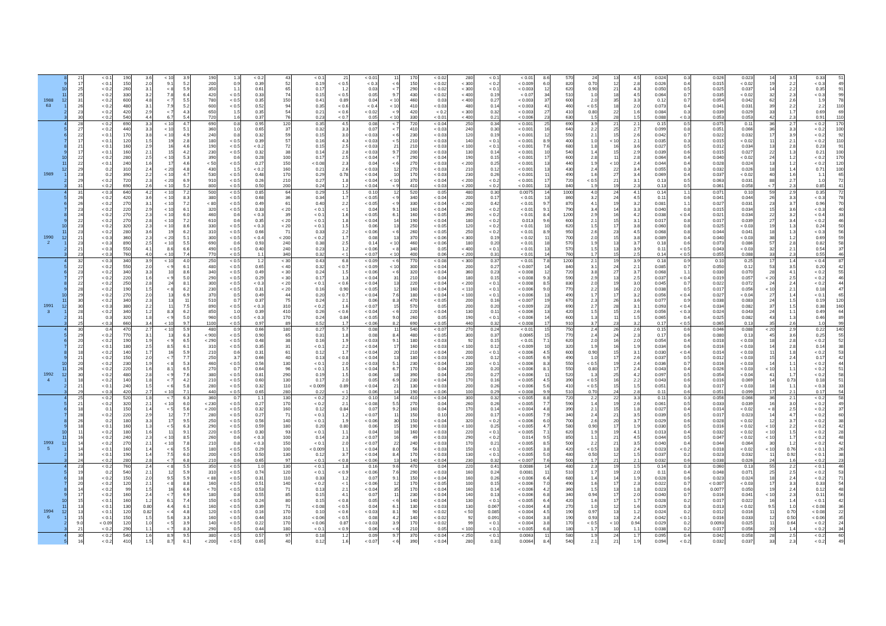| 1988 63 | 8 | 21 | < 0.1 | 190 | 3.6 | < 10 | 3.9 | 190 | 1.3 | < 0.2 | 43 | < 0.1 | 21 | < 0.01 | 11 | 170 | < 0.02 | 280 | < 0.1 | < 0.01 | 8.6 | 570 | 24 | 13 | 4.5 | 0.024 | 0.3 | 0.026 | 0.023 | 14 | 3.5 | 0.33 | 51 |
| | 9 | 17 | < 0.1 | 150 | 2.0 | 9.1 | 5.2 | 200 | 0.9 | 0.39 | 52 | 0.19 | < 0.5 | < 0.3 | < 6 | 150 | < 0.02 | < 300 | < 0.2 | < 0.009 | 6.0 | 820 | 0.70 | 12 | 2.8 | 0.026 | 0.4 | 0.015 | < 0.02 | 19 | 2.2 | < 0.3 | 49 |
| | 10 | 25 | < 0.2 | 260 | 3.1 | < 8 | 5.9 | 350 | 1.1 | 0.61 | 65 | 0.17 | 1.2 | 0.03 | < 7 | 290 | < 0.02 | < 300 | < 0.1 | < 0.003 | 12 | 620 | 0.90 | 21 | 4.3 | 0.050 | 0.5 | 0.025 | 0.037 | 14 | 2.2 | 0.35 | 91 |
| | 11 | 25 | < 0.2 | 330 | 3.2 | 7.8 | 6.4 | 420 | < 0.5 | 0.33 | 74 | 0.15 | < 0.5 | 0.05 | 9.7 | 430 | < 0.02 | < 400 | 0.19 | < 0.07 | 34 | 510 | 1.0 | 18 | 4.5 | 0.064 | 0.7 | 0.035 | < 0.02 | 32 | 2.3 | < 0.3 | 99 |
| | 12 | 31 | < 0.2 | 600 | 4.8 | < 7 | 5.5 | 780 | < 0.5 | 0.35 | 150 | 0.41 | 0.89 | 0.04 | < 10 | 460 | 0.03 | < 400 | 0.27 | < 0.003 | 37 | 600 | 2.0 | 35 | 3.3 | 0.12 | 0.7 | 0.054 | 0.042 | 62 | 2.6 | 1.9 | 78 |
| | 1 | 26 | < 0.2 | 480 | 3.1 | 7.9 | 5.2 | 600 | < 0.5 | 0.52 | 94 | 0.35 | < 0.6 | < 0.4 | < 10 | 410 | < 0.03 | 480 | 0.14 | < 0.003 | 41 | 460 | < 0.5 | 18 | 2.0 | 0.073 | 0.4 | 0.041 | 0.031 | 39 | 2.2 | 2.2 | 110 |
| | 2 | 23 | < 0.2 | 420 | 2.9 | < 7 | 4.3 | 650 | 1.5 | 0.35 | 54 | 0.21 | < 0.6 | < 0.02 | < 9 | 420 | < 0.2 | < 300 | 0.32 | < 0.003 | 27 | 410 | 0.80 | 22 | 1.6 | 0.084 | 0.3 | 0.039 | 0.029 | 33 | 1.7 | 0.69 | 69 |
| | 3 | 30 | < 0.2 | 540 | 4.4 | 6.7 | 5.4 | 720 | 1.6 | 0.37 | 76 | 0.23 | < 0.7 | 0.05 | < 10 | 330 | < 0.01 | < 400 | 0.21 | < 0.006 | 23 | 630 | 1.5 | 28 | 1.5 | 0.088 | < 0.3 | 0.053 | 0.053 | 42 | 2.3 | 0.91 | 110 |
| 1989 | 4 | 28 | < 0.2 | 690 | 3.3 | < 10 | 4.7 | 690 | 0.8 | 0.95 | 120 | 0.35 | 4.5 | 0.08 | < 7 | 720 | < 0.04 | 250 | 0.34 | < 0.001 | 25 | 690 | 3.9 | 21 | 2.1 | 0.15 | 0.5 | 0.075 | 0.11 | 36 | 2.7 | < 0.2 | 170 |
| | 5 | 27 | < 0.2 | 440 | 3.3 | < 10 | 5.1 | 360 | 1.0 | 0.65 | 37 | 0.32 | 3.3 | 0.07 | < 7 | 410 | < 0.03 | 240 | 0.30 | < 0.001 | 16 | 640 | 2.2 | 25 | 2.7 | 0.099 | 0.8 | 0.051 | 0.066 | 36 | 3.3 | < 0.2 | 100 |
| | 6 | 22 | < 0.1 | 170 | 3.8 | < 10 | 4.9 | 240 | 0.8 | 0.32 | 59 | 0.15 | 3.0 | < 0.03 | < 6 | 230 | < 0.03 | 120 | 0.19 | < 0.001 | 12 | 550 | 2.1 | 15 | 2.6 | 0.042 | 0.7 | 0.022 | 0.032 | 17 | 3.9 | < 0.2 | 92 |
| | 7 | 17 | < 0.1 | 120 | 1.5 | 19 | 2.8 | 180 | < 0.5 | 0.39 | 57 | 0.16 | 4.3 | < 0.03 | < 5 | 210 | < 0.03 | 140 | < 0.1 | < 0.001 | 8.9 | 400 | 1.0 | < 10 | 2.1 | 0.035 | 0.3 | 0.015 | < 0.02 | 11 | 2.1 | < 0.2 | 110 |
| | 8 | 21 | < 0.1 | 160 | 2.9 | 16 | 4.6 | 190 | < 0.5 | < 0.2 | 72 | 0.15 | 2.5 | < 0.03 | 21 | 210 | < 0.03 | < 100 | < 0.1 | < 0.001 | 7.6 | 680 | 1.8 | 16 | 3.6 | 0.027 | 0.5 | 0.012 | 0.034 | 13 | 2.8 | 0.23 | 91 |
| | 9 | 17 | < 0.1 | 160 | 2.1 | 15 | 4.2 | 230 | < 0.5 | 0.32 | 38 | 0.14 | 2.8 | < 0.03 | 9.7 | 200 | < 0.03 | 130 | 0.14 | < 0.001 | 10 | 540 | 1.4 | 15 | 2.9 | 0.039 | 0.6 | 0.015 | 0.027 | 22 | 1.3 | 0.21 | 100 |
| | 10 | 22 | < 0.2 | 280 | 2.5 | < 10 | 5.3 | 390 | 0.6 | 0.28 | 100 | 0.17 | 2.5 | < 0.04 | < 7 | 290 | < 0.04 | 190 | 0.15 | < 0.001 | 17 | 600 | 2.8 | 11 | 2.8 | 0.064 | 0.4 | 0.040 | < 0.02 | 24 | 1.2 | < 0.2 | 170 |
| | 11 | 22 | < 0.1 | 240 | 1.6 | 17 | 4.6 | < 50 | < 0.5 | 0.27 | 150 | < 0.08 | 2.3 | 0.04 | < 6 | 270 | < 0.03 | < 200 | 0.25 | < 0.001 | 13 | 440 | 1.9 | < 10 | 2.4 | 0.044 | 0.4 | 0.028 | 0.024 | 13 | 1.2 | < 0.2 | 120 |
| | 12 | 29 | 0.2 | 310 | 2.4 | < 20 | 4.8 | 430 | 1.5 | < 0.2 | 160 | 0.21 | 2.6 | < 0.03 | 12 | 270 | < 0.03 | 210 | 0.12 | < 0.001 | 13 | 430 | 2.4 | 22 | 3.4 | 0.055 | 0.3 | 0.032 | 0.026 | 18 | 1.4 | 0.71 | 100 |
| | 1 | 23 | 0.2 | 390 | 2.2 | < 10 | 4.7 | 530 | < 0.5 | 0.48 | 170 | 0.29 | 0.78 | < 0.04 | 10 | 170 | < 0.03 | 230 | 0.26 | < 0.001 | 11 | 490 | 1.6 | 27 | 3.4 | 0.069 | 0.4 | 0.037 | < 0.02 | 40 | 1.6 | 1.1 | 65 |
| | 2 | 29 | < 0.2 | 720 | 2.3 | < 20 | 6.9 | 910 | < 0.5 | 0.26 | 210 | 0.27 | 1.8 | < 0.04 | < 10 | 370 | < 0.04 | < 200 | < 0.2 | < 0.001 | 17 | 720 | < 0.5 | 21 | 3.1 | 0.13 | 0.5 | 0.063 | 0.031 | 88 | 2.7 | 1.0 | 72 |
| | 3 | 31 | < 0.2 | 690 | 2.6 | < 10 | 5.2 | 800 | < 0.5 | 0.50 | 200 | 0.24 | 1.2 | < 0.04 | < 9 | 410 | < 0.03 | < 200 | < 0.2 | < 0.001 | 13 | 840 | 1.9 | 19 | 2.3 | 0.13 | 0.5 | 0.061 | 0.058 | < 7 | 2.3 | 0.85 | 41 |
| 1990 2 | 4 | 31 | < 0.3 | 640 | 4.2 | < 10 | 7.2 | 500 | < 0.5 | 0.85 | 64 | 0.29 | 1.5 | 0.10 | 12 | 520 | 0.05 | 480 | 0.30 | 0.0075 | 14 | 1000 | 4.0 | 24 | 4.1 | 0.14 | 1.1 | 0.071 | 0.10 | 59 | 2.9 | 0.35 | 72 |
| | 5 | 26 | < 0.2 | 420 | 3.6 | < 10 | 8.3 | 380 | < 0.5 | 0.68 | 36 | 0.34 | 1.7 | < 0.05 | < 9 | 340 | < 0.04 | 200 | 0.17 | < 0.01 | 13 | 860 | 3.2 | 24 | 4.5 | 0.11 | 0.6 | 0.041 | 0.044 | 26 | 3.3 | < 0.3 | 78 |
| | 6 | 26 | < 0.2 | 270 | 3.1 | < 10 | 7.2 | < 80 | < 0.5 | 0.49 | 61 | 0.40 | 2.2 | < 0.05 | < 9 | 330 | < 0.04 | < 200 | 0.42 | < 0.01 | 9.7 | 870 | 4.1 | 19 | 3.2 | 0.081 | 1.1 | 0.027 | 0.031 | 23 | 3.7 | 0.96 | 70 |
| | 7 | 23 | < 0.2 | 220 | 2.9 | < 10 | 6.1 | 320 | < 0.5 | 0.33 | < 20 | < 0.1 | < 1 | 0.04 | 9.1 | 160 | < 0.04 | 260 | < 0.2 | < 0.01 | 9.1 | 790 | 3.4 | 14 | 3.3 | 0.040 | 0.8 | 0.015 | 0.034 | 15 | 3.6 | < 0.3 | 40 |
| | 8 | 24 | < 0.2 | 270 | 2.3 | < 10 | 6.0 | 460 | 0.6 | < 0.3 | 39 | < 0.1 | 1.6 | < 0.05 | 6.1 | 160 | < 0.05 | 390 | < 0.2 | < 0.01 | 8.4 | 1200 | 2.9 | 16 | 4.2 | 0.038 | < 0.4 | 0.021 | 0.034 | 22 | 3.2 | < 0.4 | 33 |
| | 9 | 22 | < 0.2 | 270 | 2.8 | < 10 | 7.2 | 610 | 0.6 | 0.35 | < 20 | < 0.1 | 1.8 | < 0.04 | 14 | 190 | < 0.04 | 180 | < 0.2 | 0.013 | 9.6 | 600 | 2.1 | 15 | 3.1 | 0.017 | 0.8 | 0.017 | 0.039 | 27 | 3.4 | < 0.2 | 46 |
| | 10 | 23 | < 0.2 | 320 | 2.3 | < 10 | 8.6 | 330 | < 0.5 | < 0.3 | < 20 | < 0.1 | 1.5 | 0.06 | 13 | 250 | < 0.05 | 120 | < 0.2 | < 0.01 | 10 | 620 | 1.5 | 17 | 3.8 | 0.060 | 0.8 | 0.025 | < 0.03 | 19 | 1.3 | 0.24 | 50 |
| | 11 | 23 | < 0.2 | 280 | 3.6 | 19 | 6.2 | 310 | < 0.5 | 0.66 | 71 | 0.33 | 2.2 | < 0.06 | < 6 | 260 | < 0.05 | 250 | < 0.2 | < 0.01 | 8.9 | 950 | 2.6 | 23 | 4.5 | 0.068 | 0.8 | 0.044 | 0.041 | 18 | 1.3 | < 0.3 | 56 |
| | 12 | 21 | < 0.3 | 360 | 2.3 | < 20 | 5.1 | 300 | < 0.5 | < 0.4 | < 200 | < 0.2 | 1.7 | 0.08 | 13 | 370 | < 0.06 | < 300 | 0.19 | < 0.02 | 11 | 700 | 2.0 | 15 | 3.8 | 0.089 | 0.4 | 0.040 | < 0.03 | 38 | 1.2 | 0.69 | 59 |
| | 1 | 23 | < 0.3 | 890 | 2.5 | < 10 | 5.5 | 690 | 0.6 | 0.93 | 240 | 0.38 | 2.5 | 0.14 | < 10 | 460 | < 0.06 | 180 | 0.20 | < 0.01 | 18 | 570 | 1.9 | 13 | 3.7 | 0.18 | 0.6 | 0.073 | 0.086 | 57 | 2.8 | 0.82 | 58 |
| | 2 | 21 | < 0.3 | 550 | 4.1 | 8.6 | 6.6 | 490 | < 0.5 | 0.40 | 240 | 0.23 | 1.2 | < 0.06 | < 8 | 340 | 0.05 | < 400 | < 0.1 | < 0.01 | 13 | 570 | 1.5 | 13 | 3.9 | 0.11 | < 0.5 | 0.043 | < 0.03 | 32 | 2.1 | 0.54 | 37 |
| | 3 | 23 | < 0.3 | 760 | 4.0 | < 10 | 7.4 | 770 | < 0.5 | 1.1 | 340 | 0.32 | < 1 | < 0.07 | < 10 | 400 | 0.06 | < 200 | 0.31 | < 0.01 | 14 | 760 | 1.7 | 15 | 2.5 | 0.14 | < 0.5 | 0.055 | 0.088 | 33 | 2.3 | 0.55 | 46 |
| 1991 3 | 4 | 32 | < 0.3 | 340 | 3.9 | < 10 | 4.0 | 250 | < 0.5 | 1.2 | < 30 | 0.43 | 6.8 | < 0.09 | < 6 | 770 | < 0.08 | < 300 | 0.37 | < 0.01 | 7.8 | 1200 | 2.1 | 19 | 3.9 | 0.18 | 0.9 | 0.10 | 0.25 | 17 | 1.4 | < 0.4 | 87 |
| | 5 | 22 | < 0.2 | 550 | 2.0 | < 9 | 6.1 | 480 | < 0.5 | 0.65 | < 40 | 0.32 | < 0.7 | < 0.09 | < 10 | 300 | < 0.04 | 200 | 0.27 | < 0.007 | 14 | 840 | 3.1 | 24 | 2.1 | 0.085 | 0.7 | 0.050 | 0.12 | 53 | 3.5 | 0.20 | 42 |
| | 6 | 23 | < 0.2 | 340 | 3.3 | 10 | 8.6 | 340 | < 0.5 | 0.49 | < 30 | 0.24 | 1.5 | < 0.06 | < 6 | 320 | < 0.04 | 360 | 0.23 | < 0.008 | 12 | 720 | 3.8 | 27 | 3.7 | 0.068 | 1.1 | 0.030 | 0.070 | 28 | 4.1 | < 0.2 | 55 |
| | 7 | 27 | < 0.2 | 220 | 1.6 | < 9 | 5.0 | 290 | < 0.5 | 0.29 | < 30 | 0.17 | 1.3 | < 0.04 | 31 | 210 | 0.04 | 180 | 0.15 | < 0.008 | 9.3 | 590 | 2.9 | 13 | 2.5 | 0.037 | < 0.4 | 0.019 | 0.057 | < 20 | 2.5 | < 0.2 | 46 |
| | 8 | 22 | < 0.2 | 250 | 2.8 | 24 | 8.1 | 300 | < 0.5 | < 0.3 | < 20 | < 0.1 | < 0.6 | < 0.04 | 13 | 220 | < 0.04 | < 200 | < 0.1 | < 0.008 | 8.5 | 830 | 2.0 | 19 | 3.0 | 0.045 | 0.7 | 0.022 | 0.072 | 24 | 2.4 | < 0.2 | 44 |
| | 9 | 28 | < 0.2 | 190 | 1.5 | < 8 | 6.2 | 230 | < 0.5 | 0.31 | < 20 | 0.16 | 0.90 | < 0.05 | 12 | 160 | < 0.04 | < 110 | < 0.1 | < 0.006 | 9.0 | 770 | 2.2 | 16 | 2.0 | 0.038 | 0.5 | 0.017 | 0.056 | < 10 | 2.1 | 0.18 | 47 |
| | 10 | 29 | < 0.2 | 270 | 2.0 | 13 | 6.9 | 370 | 0.5 | 0.49 | 44 | 0.20 | < 0.7 | < 0.04 | 7.6 | 180 | < 0.04 | < 100 | < 0.1 | < 0.006 | 13 | 490 | 1.7 | 17 | 3.2 | 0.056 | < 0.4 | 0.027 | < 0.04 | 27 | 1.4 | < 0.1 | 65 |
| | 11 | 30 | < 0.2 | 340 | 2.3 | 13 | 11 | 510 | 0.7 | 0.37 | 75 | 0.24 | 2.1 | 0.06 | 8.3 | 470 | < 0.05 | 200 | 0.16 | < 0.007 | 19 | 670 | 2.3 | 26 | 3.6 | 0.077 | 0.9 | 0.038 | 0.083 | 24 | 1.5 | 0.19 | 120 |
| | 12 | 30 | < 0.3 | 380 | 2.2 | 11 | 7.5 | 890 | < 0.5 | < 0.3 | 310 | < 0.2 | 1.6 | < 0.07 | 15 | 570 | 0.05 | 200 | 0.20 | < 0.009 | 23 | 690 | 2.7 | 28 | 3.1 | 0.093 | < 0.4 | 0.034 | 0.082 | 37 | 1.5 | 0.38 | 160 |
| | 1 | 28 | < 0.2 | 340 | 1.2 | 8.3 | 6.2 | 850 | 1.0 | 0.39 | 410 | 0.26 | < 0.6 | < 0.04 | < 6 | 220 | < 0.04 | 130 | 0.11 | < 0.006 | 13 | 420 | 1.5 | 15 | 2.6 | 0.056 | < 0.3 | 0.024 | 0.043 | 24 | 1.1 | 0.49 | 64 |
| | 2 | 31 | 0.3 | 320 | 1.8 | < 9 | 5.0 | 960 | < 0.5 | < 0.3 | 170 | 0.24 | 0.84 | < 0.05 | 9.0 | 260 | 0.05 | 190 | < 0.1 | < 0.006 | 14 | 600 | 1.3 | 11 | 1.5 | 0.065 | 0.4 | 0.025 | 0.082 | 43 | 1.3 | 0.46 | 89 |
| | 3 | 25 | < 0.3 | 660 | 3.4 | < 10 | 9.7 | 1100 | < 0.5 | 0.97 | 89 | 0.52 | 1.7 | < 0.06 | 8.2 | 690 | < 0.05 | 440 | 0.32 | < 0.008 | 17 | 910 | 3.7 | 23 | 3.2 | 0.17 | < 0.5 | 0.065 | 0.13 | 35 | 2.6 | 1.0 | 99 |
| 1992 4 | 4 | 30 | 0.4 | 470 | 2.7 | < 10 | 5.9 | 480 | 0.9 | 0.66 | 180 | 0.27 | 5.7 | 0.08 | 11 | 540 | < 0.07 | 270 | 0.24 | < 0.01 | 15 | 750 | 2.4 | 26 | 2.6 | 0.15 | 0.6 | 0.046 | 0.088 | < 20 | 2.9 | 0.22 | 140 |
| | 5 | 29 | < 0.2 | 770 | 3.1 | 13 | 6.3 | < 900 | < 0.5 | 0.90 | 65 | 0.31 | 1.8 | 0.08 | 8.4 | 480 | < 0.05 | 300 | 0.37 | 0.0065 | 15 | 770 | 2.4 | 24 | 2.3 | 0.17 | 0.6 | 0.080 | 0.13 | 45 | 3.6 | 0.25 | 55 |
| | 6 | 20 | < 0.2 | 190 | 1.9 | < 9 | 6.5 | < 290 | < 0.5 | 0.48 | 38 | 0.16 | 1.9 | < 0.03 | 9.1 | 180 | < 0.03 | 92 | 0.15 | < 0.01 | 7.1 | 620 | 2.0 | 16 | 2.0 | 0.054 | 0.4 | 0.018 | < 0.03 | 18 | 2.8 | < 0.2 | 52 |
| | 7 | 22 | < 0.1 | 180 | 2.5 | 8.5 | 6.1 | 310 | < 0.5 | 0.35 | 31 | < 0.1 | 2.2 | < 0.04 | 17 | 160 | < 0.03 | < 100 | 0.12 | < 0.009 | 10 | 320 | 1.9 | 16 | 1.9 | 0.034 | 0.6 | 0.016 | < 0.03 | 14 | 2.8 | 0.14 | 38 |
| | 8 | 18 | < 0.2 | 140 | 1.7 | 16 | 5.9 | 210 | 0.6 | 0.31 | 61 | 0.12 | 1.7 | < 0.04 | 20 | 210 | < 0.04 | 200 | < 0.1 | < 0.006 | 4.5 | 600 | 0.90 | 15 | 3.1 | 0.030 | < 0.4 | 0.014 | < 0.03 | 11 | 1.8 | < 0.2 | 53 |
| | 9 | 21 | < 0.2 | 150 | 2.0 | < 7 | 7.7 | 250 | 3.7 | 0.66 | 40 | 0.13 | < 0.8 | < 0.04 | 13 | 180 | < 0.03 | < 200 | 0.12 | < 0.005 | 6.9 | 490 | 1.0 | 17 | 2.6 | 0.037 | 0.5 | 0.012 | < 0.03 | 15 | 2.4 | 0.17 | 42 |
| | 10 | 20 | < 0.2 | 230 | 1.9 | < 8 | 5.3 | 460 | < 0.5 | 0.56 | 130 | < 0.1 | 2.0 | < 0.03 | 5.1 | 230 | < 0.04 | 130 | < 0.1 | < 0.006 | 8.3 | 550 | < 0.5 | 19 | 2.4 | 0.036 | 0.7 | 0.016 | < 0.03 | 14 | 1.1 | < 0.2 | 44 |
| | 11 | 26 | < 0.2 | 220 | 1.6 | 8.1 | 6.5 | 270 | 0.7 | 0.64 | 96 | < 0.1 | 1.5 | < 0.04 | 6.7 | 170 | 0.04 | 200 | 0.20 | < 0.006 | 8.1 | 550 | 0.80 | 17 | 2.4 | 0.043 | 0.4 | 0.026 | < 0.03 | < 10 | 1.1 | < 0.2 | 51 |
| | 12 | 30 | < 0.2 | 480 | 2.8 | < 9 | 7.6 | 380 | < 0.5 | 0.81 | 290 | 0.19 | 1.5 | 0.06 | 18 | 390 | 0.04 | 250 | 0.27 | < 0.006 | 11 | 520 | 1.3 | 25 | 4.2 | 0.097 | 0.5 | 0.054 | < 0.04 | 41 | 1.7 | < 0.2 | 58 |
| | 1 | 18 | < 0.2 | 140 | 1.8 | < 7 | 4.2 | 210 | < 0.5 | 0.60 | 130 | 0.17 | 2.0 | 0.05 | 6.9 | 230 | < 0.04 | 170 | 0.16 | < 0.005 | 4.5 | 390 | < 0.5 | 16 | 2.2 | 0.043 | 0.6 | 0.016 | 0.069 | 14 | 0.73 | 0.18 | 51 |
| | 2 | 21 | < 0.1 | 240 | 1.5 | < 6 | 5.8 | 280 | < 0.5 | 0.32 | 110 | < 0.009 | 0.89 | < 0.04 | 21 | 130 | < 0.03 | 200 | 0.26 | < 0.006 | 5.6 | 410 | < 0.5 | 15 | 1.5 | 0.051 | 0.3 | 0.017 | < 0.03 | 18 | 1.1 | < 0.3 | 33 |
| | 3 | 29 | < 0.3 | 420 | 2.7 | < 10 | 7.1 | 440 | < 0.5 | 0.65 | 280 | 0.22 | < 1 | 0.06 | 14 | 190 | < 0.06 | 100 | 0.29 | < 0.008 | 9.9 | 510 | 0.70 | 24 | 2.8 | 0.11 | 0.6 | 0.051 | 0.099 | 17 | 2.1 | 0.17 | 54 |
| 1993 5 | 4 | 25 | < 0.2 | 520 | 1.8 | < 7 | 6.3 | 360 | 0.7 | 1.1 | 130 | < 0.2 | 2.2 | 0.10 | 14 | 410 | < 0.04 | 300 | 0.32 | < 0.005 | 8.8 | 720 | 2.2 | 22 | 3.3 | 0.11 | 0.3 | 0.056 | 0.066 | 36 | 2.1 | < 0.2 | 58 |
| | 5 | 21 | < 0.2 | 320 | 2.1 | < 10 | 6.0 | < 230 | < 0.5 | 0.27 | 170 | < 0.2 | 2.1 | < 0.08 | 5.5 | 270 | 0.04 | 260 | 0.26 | < 0.005 | 7.7 | 590 | 1.4 | 19 | 2.6 | 0.061 | 0.5 | 0.033 | 0.039 | 16 | 3.0 | < 0.2 | 49 |
| | 6 | 18 | 0.1 | 150 | 1.4 | < 5 | 5.6 | < 200 | < 0.5 | 0.32 | 160 | 0.12 | 0.84 | 0.07 | 9.2 | 160 | 0.04 | 170 | 0.14 | < 0.004 | 4.8 | 390 | 2.1 | 15 | 1.8 | 0.027 | 0.4 | 0.014 | < 0.02 | < 8 | 2.5 | < 0.2 | 37 |
| | 7 | 28 | < 0.2 | 220 | 2.9 | 12 | 7.7 | 280 | < 0.5 | 0.27 | 71 | < 0.1 | 1.2 | < 0.07 | 11 | 150 | 0.10 | 200 | 0.17 | < 0.005 | 7.9 | 340 | 2.4 | 21 | 3.5 | 0.039 | 0.5 | 0.017 | 0.023 | 14 | 4.7 | < 0.2 | 60 |
| | 8 | 26 | 0.2 | 180 | 3.3 | 17 | 9.5 | 250 | < 0.5 | 0.56 | 140 | < 0.1 | 1.9 | < 0.06 | 30 | 150 | < 0.04 | 320 | < 0.2 | < 0.006 | 6.0 | 700 | 2.6 | 20 | 3.7 | 0.029 | 0.6 | 0.028 | < 0.02 | 12 | 3.7 | < 0.2 | 38 |
| | 9 | 18 | < 0.1 | 160 | 1.3 | < 5 | 6.3 | 290 | < 0.5 | 0.59 | 180 | 0.20 | 0.80 | 0.06 | 15 | 190 | < 0.03 | < 100 | 0.25 | < 0.005 | 4.7 | 580 | 0.90 | 17 | 1.9 | 0.030 | 0.5 | 0.016 | < 0.02 | < 10 | 2.2 | < 0.2 | 42 |
| | 10 | 11 | < 0.2 | 180 | 1.6 | 11 | 9.1 | 220 | < 0.5 | 0.30 | 93 | < 0.1 | 1.1 | 0.04 | 18 | 160 | < 0.03 | 220 | < 0.1 | < 0.005 | 7.1 | 620 | 1.9 | 19 | 4.1 | 0.013 | 0.4 | 0.032 | < 0.02 | < 10 | 1.5 | < 0.2 | 28 |
| | 11 | 16 | < 0.2 | 240 | 2.3 | < 10 | 8.5 | 260 | 0.6 | < 0.3 | 100 | 0.14 | 2.3 | < 0.07 | 16 | 49 | < 0.03 | 290 | < 0.2 | 0.014 | 9.5 | 850 | 1.1 | 21 | 4.5 | 0.044 | 0.5 | 0.047 | < 0.02 | < 10 | 1.7 | < 0.2 | 48 |
| | 12 | 14 | < 0.2 | 270 | 2.1 | < 10 | 7.8 | 210 | 0.8 | < 0.3 | 150 | < 0.1 | 2.0 | < 0.07 | 22 | 240 | < 0.03 | 170 | 0.21 | < 0.005 | 8.5 | 500 | 2.2 | 21 | 3.5 | 0.040 | 0.4 | 0.044 | 0.064 | 30 | 1.2 | < 0.2 | 42 |
| | 1 | 14 | < 0.1 | 160 | 1.4 | < 6 | 5.5 | 180 | < 0.5 | 0.29 | 100 | < 0.009 | 1.1 | < 0.04 | 8.0 | 56 | < 0.03 | 150 | < 0.1 | < 0.005 | 3.8 | 420 | < 0.5 | 13 | 2.4 | 0.023 | < 0.2 | 0.018 | < 0.02 | < 10 | 0.76 | < 0.1 | 26 |
| | 2 | 16 | < 0.1 | 190 | 1.4 | 7.5 | 6.0 | 200 | < 0.5 | 0.50 | 130 | 0.12 | 3.7 | < 0.04 | 8.4 | 170 | < 0.03 | 130 | < 0.1 | < 0.005 | 5.0 | 480 | 0.50 | 12 | 1.5 | 0.037 | 0.2 | 0.023 | 0.032 | 11 | 0.92 | < 0.1 | 38 |
| | 3 | 24 | < 0.2 | 280 | 2.8 | < 7 | 6.8 | 210 | 0.6 | 0.65 | 97 | < 0.1 | < 0.8 | < 0.06 | 13 | 140 | < 0.04 | 230 | 0.32 | < 0.007 | 7.6 | 500 | 1.7 | 21 | 2.1 | 0.032 | 0.6 | 0.038 | 0.026 | 24 | 1.6 | < 0.2 | 23 |
| 1994 6 | 4 | 23 | < 0.2 | 760 | 2.4 | < 8 | 5.5 | 350 | < 0.5 | 1.0 | 130 | < 0.1 | 1.8 | 0.16 | 9.6 | 470 | 0.04 | 220 | 0.41 | 0.0086 | 14 | 480 | 2.3 | 19 | 1.5 | 0.14 | 0.3 | 0.060 | 0.13 | 55 | 2.2 | < 0.1 | 46 |
| | 5 | 19 | 0.2 | 540 | 2.1 | 12 | 5.9 | 310 | < 0.5 | 0.74 | 120 | < 0.1 | < 0.9 | < 0.06 | 7.6 | 290 | < 0.03 | 160 | 0.24 | 0.0081 | 11 | 510 | 1.7 | 19 | 2.0 | 0.11 | 0.4 | 0.048 | 0.071 | 25 | 2.5 | < 0.2 | 53 |
| | 6 | 18 | < 0.2 | 150 | 2.0 | 9.5 | 5.9 | < 88 | < 0.5 | 0.31 | 110 | 0.33 | 1.2 | 0.07 | 9.1 | 150 | < 0.04 | 160 | 0.26 | < 0.006 | 6.4 | 680 | 1.4 | 14 | 1.9 | 0.028 | 0.6 | 0.023 | 0.024 | 18 | 2.4 | < 0.2 | 71 |
| | 7 | 20 | < 0.2 | 120 | 2.1 | < 8 | 8.8 | 160 | < 0.5 | 0.51 | 140 | < 0.2 | < 1 | < 0.06 | 12 | 170 | < 0.05 | 100 | 0.15 | < 0.006 | 7.0 | 490 | 1.6 | 17 | 2.3 | 0.022 | 0.7 | < 0.007 | < 0.03 | 17 | 3.3 | 0.33 | 54 |
| | 8 | 14 | < 0.2 | 99 | 1.5 | 16 | 6.6 | < 70 | < 0.5 | 0.53 | 71 | 0.13 | 2.1 | < 0.04 | 35 | 170 | < 0.04 | 160 | 0.14 | < 0.006 | 4.2 | 360 | 1.5 | 13 | 1.8 | 0.023 | 0.6 | 0.0077 | 0.050 | 19 | 2.4 | 0.12 | 48 |
| | 9 | 17 | < 0.2 | 160 | 2.4 | < 7 | 6.9 | 180 | 0.8 | 0.55 | 85 | 0.15 | 4.1 | 0.07 | 11 | 230 | < 0.04 | 140 | 0.13 | < 0.006 | 6.8 | 340 | 0.94 | 17 | 2.0 | 0.040 | 0.7 | 0.016 | 0.041 | < 10 | 2.3 | 0.11 | 56 |
| | 10 | 15 | < 0.1 | 160 | 1.2 | 6.1 | 7.4 | 150 | < 0.5 | 0.24 | 80 | 0.15 | < 0.8 | 0.05 | < 6 | 140 | < 0.04 | 130 | < 0.1 | < 0.005 | 6.4 | 420 | 1.6 | 17 | 1.7 | 0.028 | 0.2 | 0.017 | 0.022 | 16 | 1.4 | < 0.1 | 42 |
| | 11 | 13 | < 0.1 | 130 | 0.80 | 4.4 | 6.1 | 160 | < 0.5 | 0.39 | 71 | < 0.08 | < 0.5 | 0.04 | 6.1 | 130 | < 0.03 | 130 | 0.067 | < 0.004 | 4.8 | 270 | 1.0 | 12 | 1.6 | 0.029 | 0.3 | 0.013 | < 0.02 | 9.5 | 1.0 | < 0.08 | 36 |
| | 12 | 13 | < 0.1 | 120 | 0.82 | < 4 | 4.8 | 120 | < 0.5 | 0.16 | 170 | 0.10 | < 0.6 | < 0.03 | 8.1 | 90 | < 0.02 | < 50 | 0.085 | < 0.004 | 4.5 | 190 | 0.97 | 13 | 1.2 | 0.024 | 0.2 | 0.012 | 0.016 | 11 | 0.70 | < 0.08 | 22 |
| | 1 | 15 | < 0.1 | 150 | 1.5 | 5.6 | 3.3 | 160 | < 0.5 | 0.44 | 310 | < 0.06 | < 0.5 | 0.08 | 4.2 | 140 | < 0.02 | 92 | 0.091 | < 0.004 | 3.8 | 190 | 0.93 | 13 | 2.4 | 0.042 | < 0.1 | 0.016 | 0.033 | 12 | 0.50 | < 0.06 | 35 |
| | 2 | 9.0 | < 0.09 | 120 | 1.0 | < 5 | 3.9 | 140 | < 0.5 | 0.22 | 170 | < 0.06 | 0.87 | < 0.03 | 3.9 | 170 | < 0.02 | 99 | < 0.1 | < 0.004 | 3.8 | 170 | < 0.5 | < 10 | 0.94 | 0.029 | 0.2 | 0.0093 | 0.025 | 11 | 0.64 | < 0.2 | 24 |
| | 3 | 21 | < 0.2 | 290 | 1.1 | < 7 | 8.3 | 290 | 0.5 | 0.44 | 180 | < 0.1 | < 0.9 | 0.06 | < 6 | 210 | 0.05 | < 100 | < 0.1 | < 0.005 | 6.8 | 180 | 1.7 | 10 | 1.1 | 0.038 | 0.2 | 0.017 | 0.056 | 20 | 1.4 | < 0.2 | 34 |
| | 4 | 30 | < 0.2 | 540 | 1.6 | 8.9 | 9.5 | 380 | < 0.5 | 0.57 | 97 | 0.18 | 1.2 | 0.09 | 9.7 | 370 | < 0.04 | < 250 | < 0.1 | 0.0063 | 11 | 580 | 1.9 | 24 | 1.7 | 0.095 | 0.4 | 0.042 | 0.058 | 28 | 2.5 | < 0.2 | 60 |
| | 5 | 16 | < 0.2 | 410 | 1.5 | 8.7 | 6.1 | < 200 | < 0.5 | 0.65 | 40 | 0.12 | 1.6 | < 0.07 | < 6 | 390 | < 0.04 | 280 | 0.31 | 0.0064 | 8.4 | 540 | 2.1 | 21 | 1.9 | 0.094 | < 0.2 | 0.032 | 0.037 | 33 | 2.3 | < 0.2 | 49 |